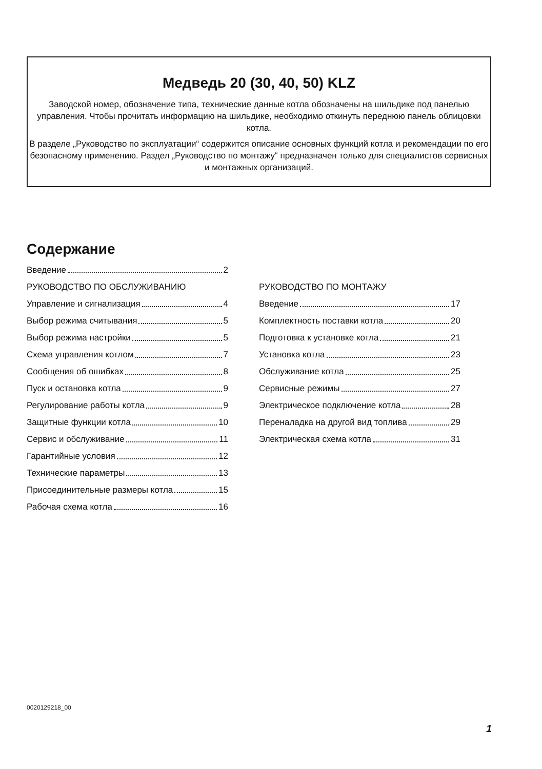Медведь 20 (30, 40, 50) KLZ
Заводской номер, обозначение типа, технические данные котла обозначены на шильдике под панелью управления. Чтобы прочитать информацию на шильдике, необходимо откинуть переднюю панель облицовки котла.
В разделе „Руководство по эксплуатации“ содержится описание основных функций котла и рекомендации по его безопасному применению. Раздел „Руководство по монтажу“ предназначен только для специалистов сервисных и монтажных организаций.
Содержание
Введение 2
РУКОВОДСТВО ПО ОБСЛУЖИВАНИЮ
Управление и сигнализация 4
Выбор режима считывания 5
Выбор режима настройки 5
Схема управления котлом 7
Сообщения об ошибках 8
Пуск и остановка котла 9
Регулирование работы котла 9
Защитные функции котла 10
Сервис и обслуживание 11
Гарантийные условия 12
Технические параметры 13
Присоединительные размеры котла 15
Рабочая схема котла 16
РУКОВОДСТВО ПО МОНТАЖУ
Введение 17
Комплектность поставки котла 20
Подготовка к установке котла 21
Установка котла 23
Обслуживание котла 25
Сервисные режимы 27
Электрическое подключение котла 28
Переналадка на другой вид топлива 29
Электрическая схема котла 31
0020129218_00
1